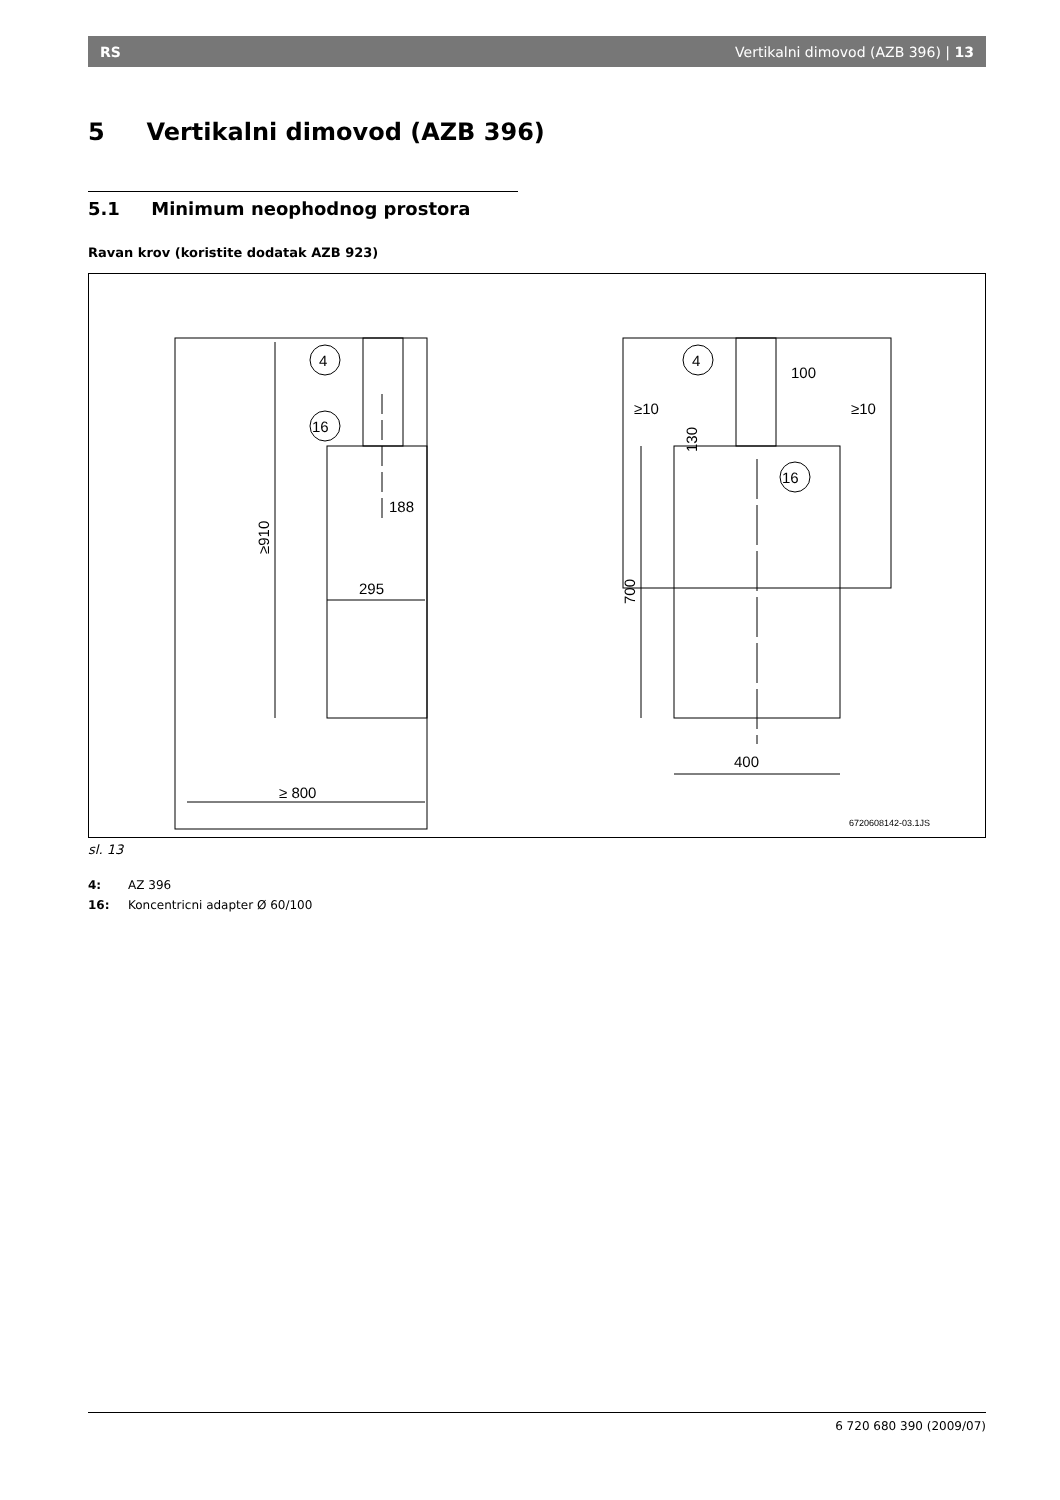RS Vertikalni dimovod (AZB 396) | 13
5 Vertikalni dimovod (AZB 396)
5.1 Minimum neophodnog prostora
Ravan krov (koristite dodatak AZB 923)
4
16
4
16
188
295
≥ 800
100
≥10
≥10
400
≥910
700
130
6720608142-03.1JS
sl. 13
4: AZ 396
16: Koncentricni adapter Ø 60/100
6 720 680 390 (2009/07)